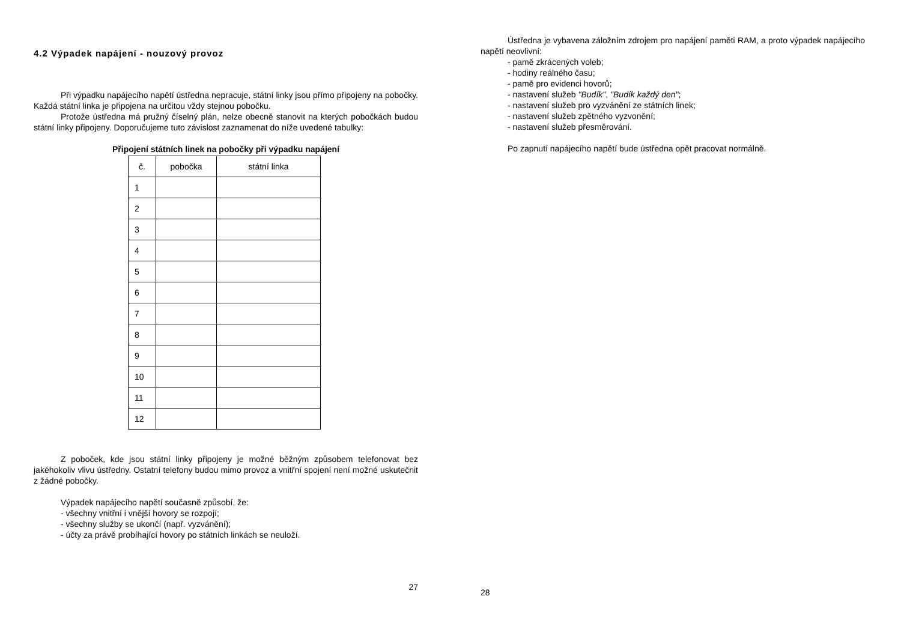4.2 Výpadek napájení - nouzový provoz
Při výpadku napájecího napětí ústředna nepracuje, státní linky jsou přímo připojeny na pobočky. Každá státní linka je připojena na určitou vždy stejnou pobočku.
Protože ústředna má pružný číselný plán, nelze obecně stanovit na kterých pobočkách budou státní linky připojeny. Doporučujeme tuto závislost zaznamenat do níže uvedené tabulky:
Připojení státních linek na pobočky při výpadku napájení
| č. | pobočka | státní linka |
| 1 | | |
| 2 | | |
| 3 | | |
| 4 | | |
| 5 | | |
| 6 | | |
| 7 | | |
| 8 | | |
| 9 | | |
| 10 | | |
| 11 | | |
| 12 | | |
Z poboček, kde jsou státní linky připojeny je možné běžným způsobem telefonovat bez jakéhokoliv vlivu ústředny. Ostatní telefony budou mimo provoz a vnitřní spojení není možné uskutečnit z žádné pobočky.
Výpadek napájecího napětí současně způsobí, že:
- všechny vnitřní i vnější hovory se rozpojí;
- všechny služby se ukončí (např. vyzvánění);
- účty za právě probíhající hovory po státních linkách se neuloží.
27
Ústředna je vybavena záložním zdrojem pro napájení paměti RAM, a proto výpadek napájecího napětí neovlivní:
- pamě zkrácených voleb;
- hodiny reálného času;
- pamě pro evidenci hovorů;
- nastavení služeb "Budík", "Budík každý den";
- nastavení služeb pro vyzvánění ze státních linek;
- nastavení služeb zpětného vyzvonění;
- nastavení služeb přesměrování.
Po zapnutí napájecího napětí bude ústředna opět pracovat normálně.
28